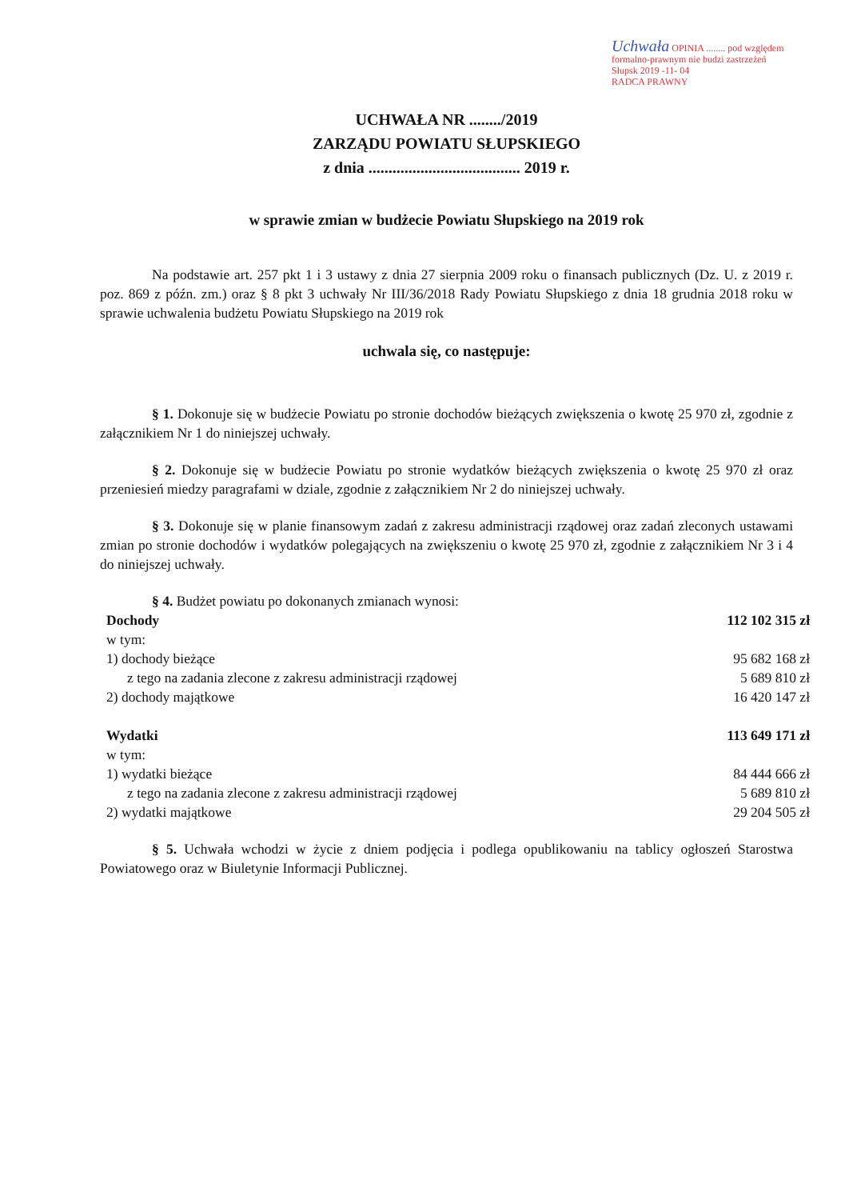Uchwała OPINIA ........ pod względem formalno-prawnym nie budzi zastrzeżeń
Słupsk 2019 -11- 04
RADCA PRAWNY
UCHWAŁA NR ......../2019
ZARZĄDU POWIATU SŁUPSKIEGO
z dnia ...................................... 2019 r.
w sprawie zmian w budżecie Powiatu Słupskiego na 2019 rok
Na podstawie art. 257 pkt 1 i 3 ustawy z dnia 27 sierpnia 2009 roku o finansach publicznych (Dz. U. z 2019 r. poz. 869 z późn. zm.) oraz § 8 pkt 3 uchwały Nr III/36/2018 Rady Powiatu Słupskiego z dnia 18 grudnia 2018 roku w sprawie uchwalenia budżetu Powiatu Słupskiego na 2019 rok
uchwala się, co następuje:
§ 1. Dokonuje się w budżecie Powiatu po stronie dochodów bieżących zwiększenia o kwotę 25 970 zł, zgodnie z załącznikiem Nr 1 do niniejszej uchwały.
§ 2. Dokonuje się w budżecie Powiatu po stronie wydatków bieżących zwiększenia o kwotę 25 970 zł oraz przeniesień miedzy paragrafami w dziale, zgodnie z załącznikiem Nr 2 do niniejszej uchwały.
§ 3. Dokonuje się w planie finansowym zadań z zakresu administracji rządowej oraz zadań zleconych ustawami zmian po stronie dochodów i wydatków polegających na zwiększeniu o kwotę 25 970 zł, zgodnie z załącznikiem Nr 3 i 4 do niniejszej uchwały.
§ 4. Budżet powiatu po dokonanych zmianach wynosi:
| Dochody | 112 102 315 zł |
| w tym: | |
| 1) dochody bieżące | 95 682 168 zł |
| z tego na zadania zlecone z zakresu administracji rządowej | 5 689 810 zł |
| 2) dochody majątkowe | 16 420 147 zł |
| Wydatki | 113 649 171 zł |
| w tym: | |
| 1) wydatki bieżące | 84 444 666 zł |
| z tego na zadania zlecone z zakresu administracji rządowej | 5 689 810 zł |
| 2) wydatki majątkowe | 29 204 505 zł |
§ 5. Uchwała wchodzi w życie z dniem podjęcia i podlega opublikowaniu na tablicy ogłoszeń Starostwa Powiatowego oraz w Biuletynie Informacji Publicznej.